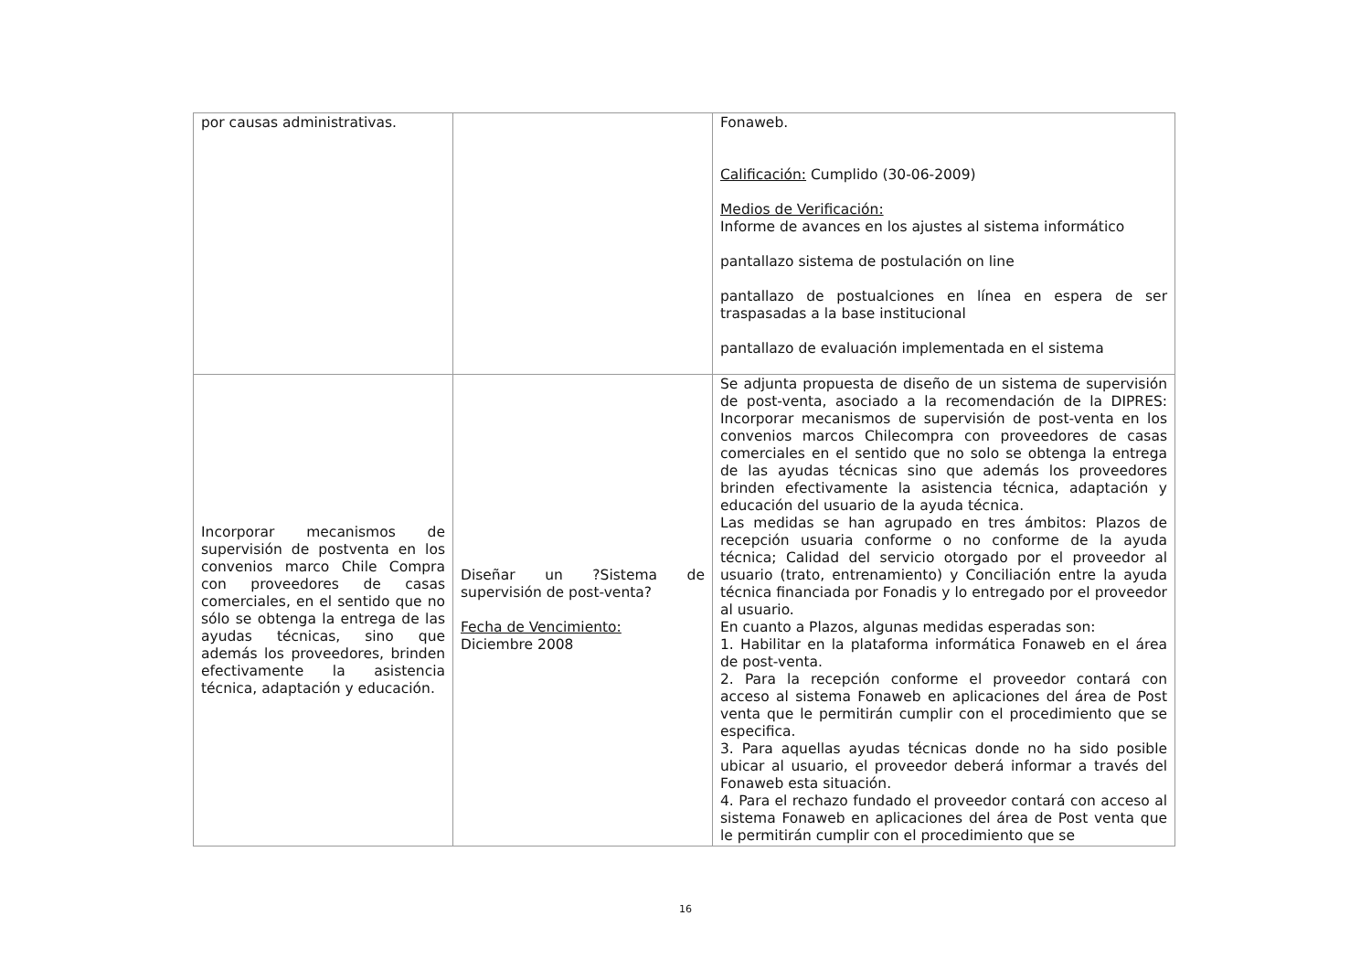| por causas administrativas. | | Fonaweb. Calificación: Cumplido (30-06-2009) Medios de Verificación: Informe de avances en los ajustes al sistema informático pantallazo sistema de postulación on line pantallazo de postualciones en línea en espera de ser traspasadas a la base institucional pantallazo de evaluación implementada en el sistema |
| Incorporar mecanismos de supervisión de postventa en los convenios marco Chile Compra con proveedores de casas comerciales, en el sentido que no sólo se obtenga la entrega de las ayudas técnicas, sino que además los proveedores, brinden efectivamente la asistencia técnica, adaptación y educación. | Diseñar un ?Sistema de supervisión de post-venta? Fecha de Vencimiento: Diciembre 2008 | Se adjunta propuesta de diseño de un sistema de supervisión de post-venta, asociado a la recomendación de la DIPRES: Incorporar mecanismos de supervisión de post-venta en los convenios marcos Chilecompra con proveedores de casas comerciales en el sentido que no solo se obtenga la entrega de las ayudas técnicas sino que además los proveedores brinden efectivamente la asistencia técnica, adaptación y educación del usuario de la ayuda técnica. Las medidas se han agrupado en tres ámbitos: Plazos de recepción usuaria conforme o no conforme de la ayuda técnica; Calidad del servicio otorgado por el proveedor al usuario (trato, entrenamiento) y Conciliación entre la ayuda técnica financiada por Fonadis y lo entregado por el proveedor al usuario. En cuanto a Plazos, algunas medidas esperadas son: 1. Habilitar en la plataforma informática Fonaweb en el área de post-venta. 2. Para la recepción conforme el proveedor contará con acceso al sistema Fonaweb en aplicaciones del área de Post venta que le permitirán cumplir con el procedimiento que se especifica. 3. Para aquellas ayudas técnicas donde no ha sido posible ubicar al usuario, el proveedor deberá informar a través del Fonaweb esta situación. 4. Para el rechazo fundado el proveedor contará con acceso al sistema Fonaweb en aplicaciones del área de Post venta que le permitirán cumplir con el procedimiento que se |
16